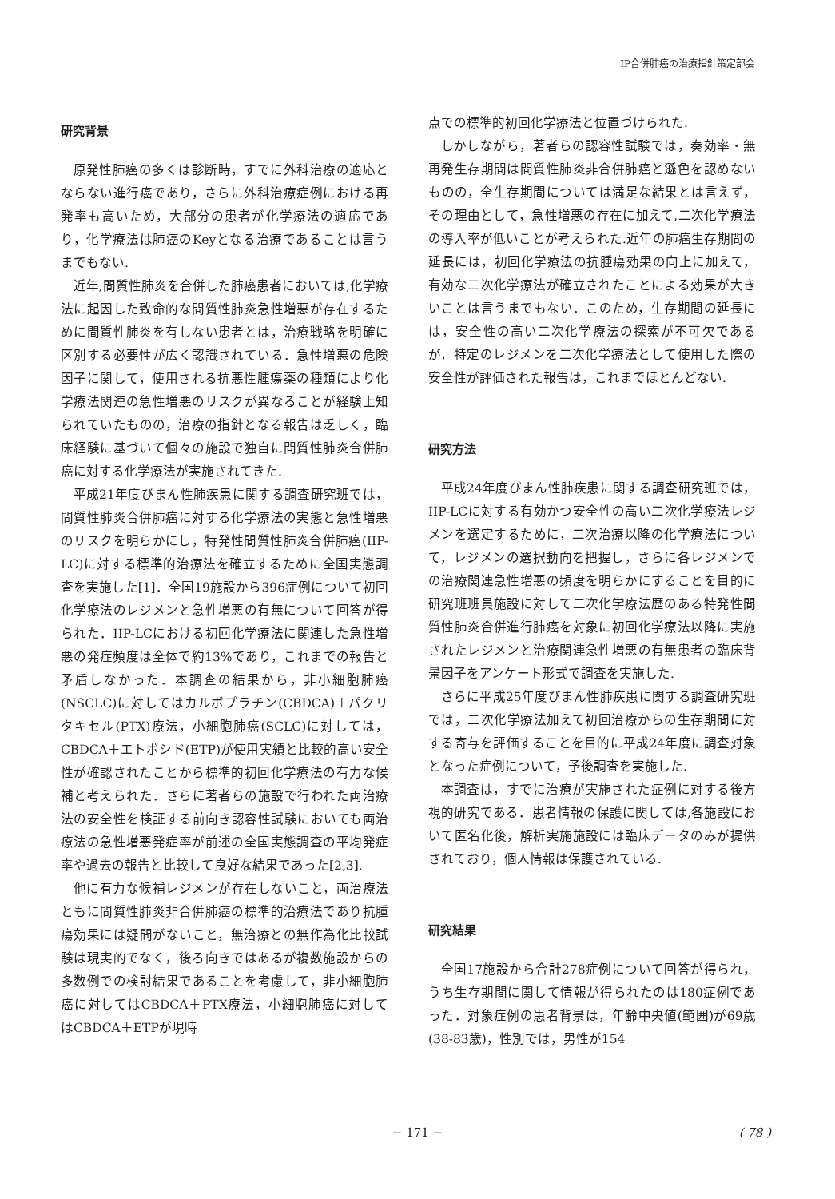IP合併肺癌の治療指針策定部会
研究背景
原発性肺癌の多くは診断時，すでに外科治療の適応とならない進行癌であり，さらに外科治療症例における再発率も高いため，大部分の患者が化学療法の適応であり，化学療法は肺癌のKeyとなる治療であることは言うまでもない.
近年,間質性肺炎を合併した肺癌患者においては,化学療法に起因した致命的な間質性肺炎急性増悪が存在するために間質性肺炎を有しない患者とは，治療戦略を明確に区別する必要性が広く認識されている．急性増悪の危険因子に関して，使用される抗悪性腫瘍薬の種類により化学療法関連の急性増悪のリスクが異なることが経験上知られていたものの，治療の指針となる報告は乏しく，臨床経験に基づいて個々の施設で独自に間質性肺炎合併肺癌に対する化学療法が実施されてきた.
平成21年度びまん性肺疾患に関する調査研究班では，間質性肺炎合併肺癌に対する化学療法の実態と急性増悪のリスクを明らかにし，特発性間質性肺炎合併肺癌(IIP-LC)に対する標準的治療法を確立するために全国実態調査を実施した[1]．全国19施設から396症例について初回化学療法のレジメンと急性増悪の有無について回答が得られた．IIP-LCにおける初回化学療法に関連した急性増悪の発症頻度は全体で約13%であり，これまでの報告と矛盾しなかった．本調査の結果から，非小細胞肺癌(NSCLC)に対してはカルボプラチン(CBDCA)＋パクリタキセル(PTX)療法，小細胞肺癌(SCLC)に対しては，CBDCA＋エトポシド(ETP)が使用実績と比較的高い安全性が確認されたことから標準的初回化学療法の有力な候補と考えられた．さらに著者らの施設で行われた両治療法の安全性を検証する前向き認容性試験においても両治療法の急性増悪発症率が前述の全国実態調査の平均発症率や過去の報告と比較して良好な結果であった[2,3].
他に有力な候補レジメンが存在しないこと，両治療法ともに間質性肺炎非合併肺癌の標準的治療法であり抗腫瘍効果には疑問がないこと，無治療との無作為化比較試験は現実的でなく，後ろ向きではあるが複数施設からの多数例での検討結果であることを考慮して，非小細胞肺癌に対してはCBDCA＋PTX療法，小細胞肺癌に対してはCBDCA＋ETPが現時
点での標準的初回化学療法と位置づけられた.
しかしながら，著者らの認容性試験では，奏効率・無再発生存期間は間質性肺炎非合併肺癌と遜色を認めないものの，全生存期間については満足な結果とは言えず，その理由として，急性増悪の存在に加えて,二次化学療法の導入率が低いことが考えられた.近年の肺癌生存期間の延長には，初回化学療法の抗腫瘍効果の向上に加えて，有効な二次化学療法が確立されたことによる効果が大きいことは言うまでもない．このため，生存期間の延長には，安全性の高い二次化学療法の探索が不可欠であるが，特定のレジメンを二次化学療法として使用した際の安全性が評価された報告は，これまでほとんどない.
研究方法
平成24年度びまん性肺疾患に関する調査研究班では，IIP-LCに対する有効かつ安全性の高い二次化学療法レジメンを選定するために，二次治療以降の化学療法について，レジメンの選択動向を把握し，さらに各レジメンでの治療関連急性増悪の頻度を明らかにすることを目的に研究班班員施設に対して二次化学療法歴のある特発性間質性肺炎合併進行肺癌を対象に初回化学療法以降に実施されたレジメンと治療関連急性増悪の有無患者の臨床背景因子をアンケート形式で調査を実施した.
さらに平成25年度びまん性肺疾患に関する調査研究班では，二次化学療法加えて初回治療からの生存期間に対する寄与を評価することを目的に平成24年度に調査対象となった症例について，予後調査を実施した.
本調査は，すでに治療が実施された症例に対する後方視的研究である．患者情報の保護に関しては,各施設において匿名化後，解析実施施設には臨床データのみが提供されており，個人情報は保護されている.
研究結果
全国17施設から合計278症例について回答が得られ，うち生存期間に関して情報が得られたのは180症例であった．対象症例の患者背景は，年齢中央値(範囲)が69歳(38‐83歳)，性別では，男性が154
− 171 − ( 78 )